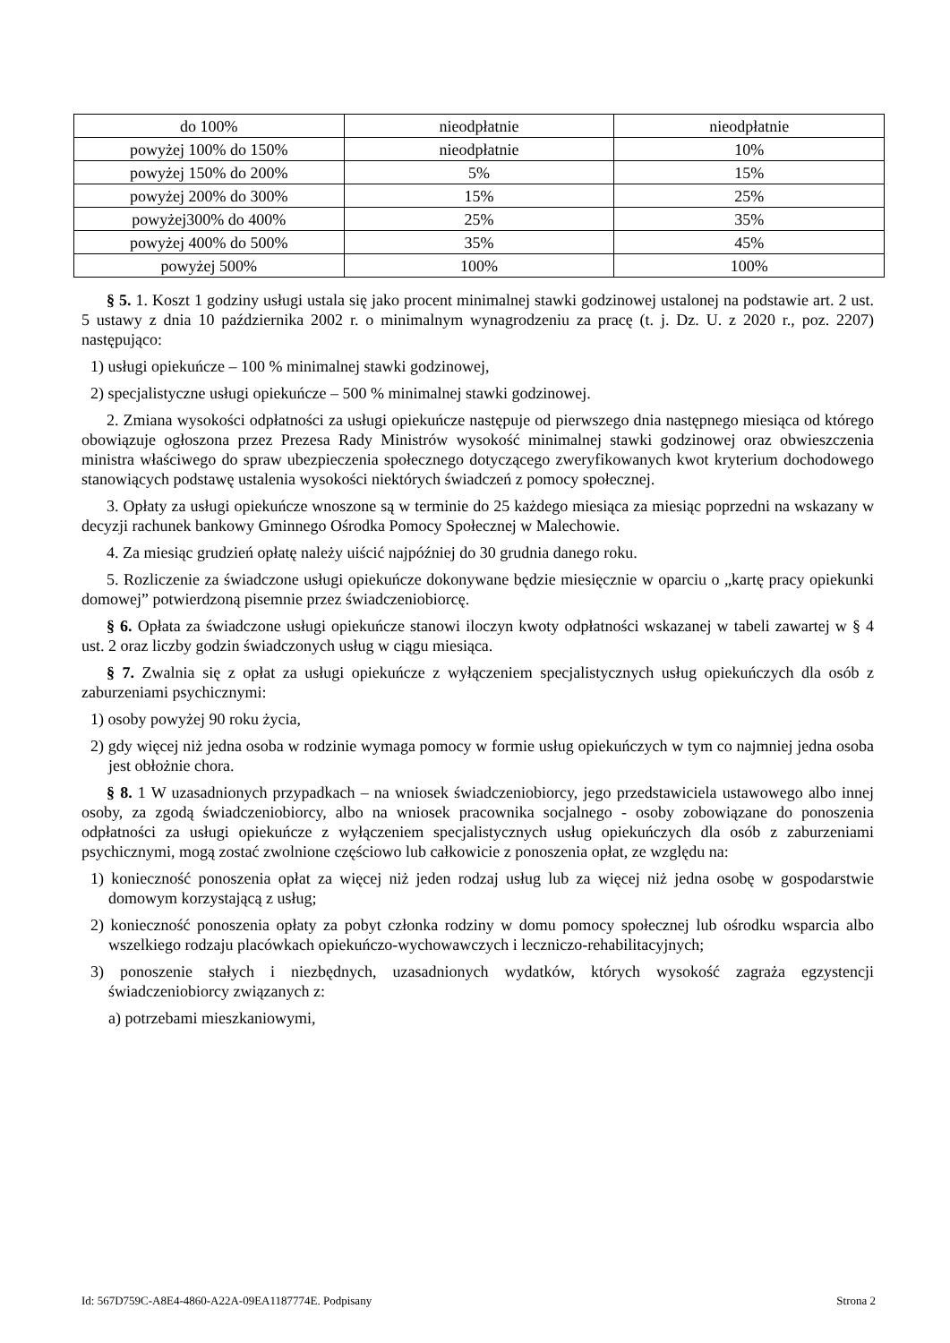| do 100% | nieodpłatnie | nieodpłatnie |
| powyżej 100% do 150% | nieodpłatnie | 10% |
| powyżej 150% do 200% | 5% | 15% |
| powyżej 200% do 300% | 15% | 25% |
| powyżej300% do 400% | 25% | 35% |
| powyżej 400% do 500% | 35% | 45% |
| powyżej 500% | 100% | 100% |
§ 5. 1. Koszt 1 godziny usługi ustala się jako procent minimalnej stawki godzinowej ustalonej na podstawie art. 2 ust. 5 ustawy z dnia 10 października 2002 r. o minimalnym wynagrodzeniu za pracę (t. j. Dz. U. z 2020 r., poz. 2207) następująco:
1) usługi opiekuńcze – 100 % minimalnej stawki godzinowej,
2) specjalistyczne usługi opiekuńcze – 500 % minimalnej stawki godzinowej.
2. Zmiana wysokości odpłatności za usługi opiekuńcze następuje od pierwszego dnia następnego miesiąca od którego obowiązuje ogłoszona przez Prezesa Rady Ministrów wysokość minimalnej stawki godzinowej oraz obwieszczenia ministra właściwego do spraw ubezpieczenia społecznego dotyczącego zweryfikowanych kwot kryterium dochodowego stanowiących podstawę ustalenia wysokości niektórych świadczeń z pomocy społecznej.
3. Opłaty za usługi opiekuńcze wnoszone są w terminie do 25 każdego miesiąca za miesiąc poprzedni na wskazany w decyzji rachunek bankowy Gminnego Ośrodka Pomocy Społecznej w Malechowie.
4. Za miesiąc grudzień opłatę należy uiścić najpóźniej do 30 grudnia danego roku.
5. Rozliczenie za świadczone usługi opiekuńcze dokonywane będzie miesięcznie w oparciu o „kartę pracy opiekunki domowej” potwierdzoną pisemnie przez świadczeniobiorcę.
§ 6. Opłata za świadczone usługi opiekuńcze stanowi iloczyn kwoty odpłatności wskazanej w tabeli zawartej w § 4 ust. 2 oraz liczby godzin świadczonych usług w ciągu miesiąca.
§ 7. Zwalnia się z opłat za usługi opiekuńcze z wyłączeniem specjalistycznych usług opiekuńczych dla osób z zaburzeniami psychicznymi:
1) osoby powyżej 90 roku życia,
2) gdy więcej niż jedna osoba w rodzinie wymaga pomocy w formie usług opiekuńczych w tym co najmniej jedna osoba jest obłożnie chora.
§ 8. 1 W uzasadnionych przypadkach – na wniosek świadczeniobiorcy, jego przedstawiciela ustawowego albo innej osoby, za zgodą świadczeniobiorcy, albo na wniosek pracownika socjalnego - osoby zobowiązane do ponoszenia odpłatności za usługi opiekuńcze z wyłączeniem specjalistycznych usług opiekuńczych dla osób z zaburzeniami psychicznymi, mogą zostać zwolnione częściowo lub całkowicie z ponoszenia opłat, ze względu na:
1) konieczność ponoszenia opłat za więcej niż jeden rodzaj usług lub za więcej niż jedna osobę w gospodarstwie domowym korzystającą z usług;
2) konieczność ponoszenia opłaty za pobyt członka rodziny w domu pomocy społecznej lub ośrodku wsparcia albo wszelkiego rodzaju placówkach opiekuńczo-wychowawczych i leczniczo-rehabilitacyjnych;
3) ponoszenie stałych i niezbędnych, uzasadnionych wydatków, których wysokość zagraża egzystencji świadczeniobiorcy związanych z:
a) potrzebami mieszkaniowymi,
Id: 567D759C-A8E4-4860-A22A-09EA1187774E. Podpisany Strona 2